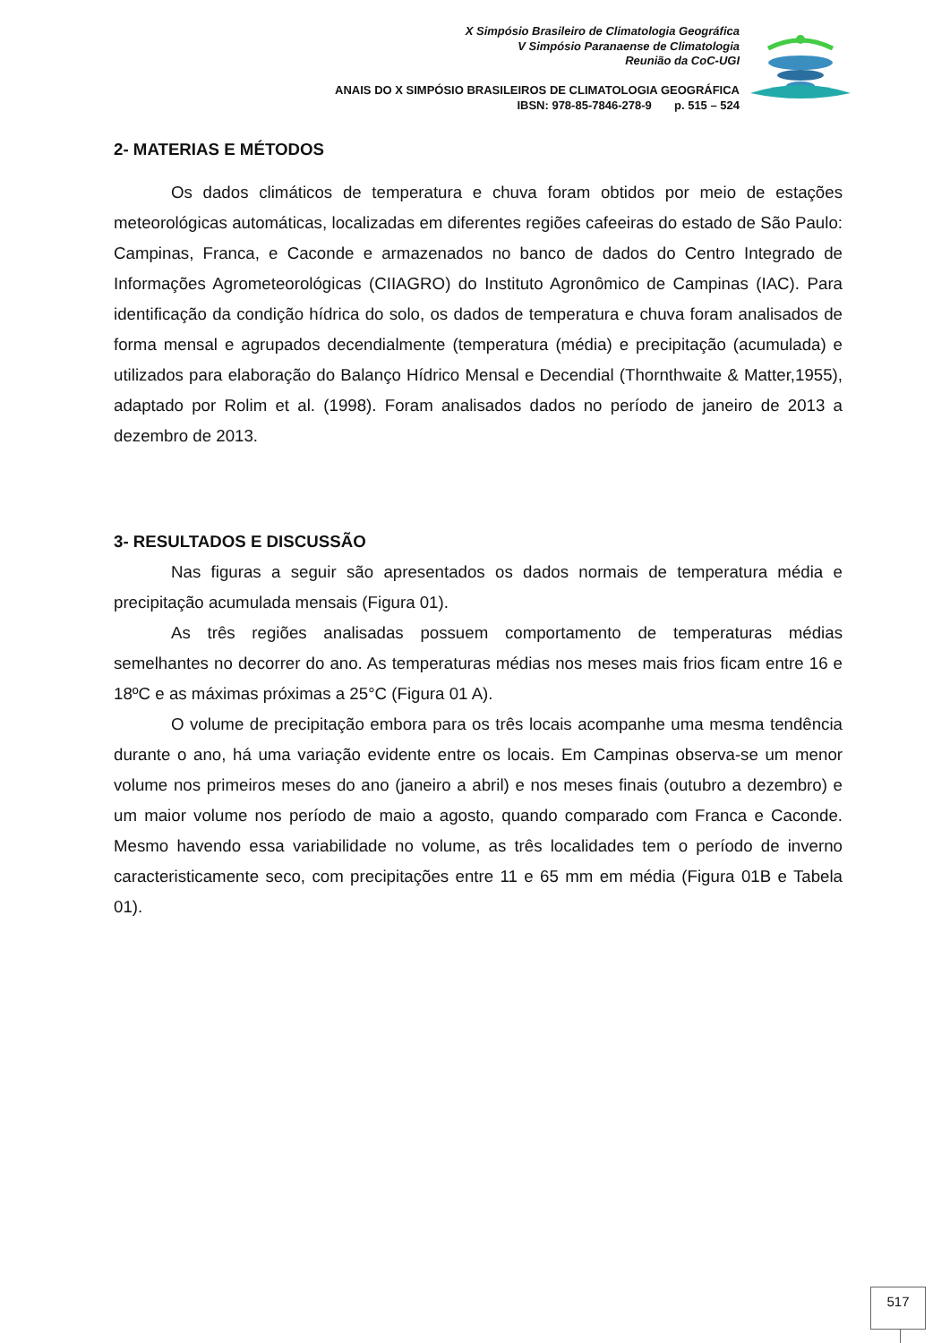X Simpósio Brasileiro de Climatologia Geográfica
V Simpósio Paranaense de Climatologia
Reunião da CoC-UGI
ANAIS DO X SIMPÓSIO BRASILEIROS DE CLIMATOLOGIA GEOGRÁFICA
IBSN: 978-85-7846-278-9 p. 515 – 524
2- MATERIAS E MÉTODOS
Os dados climáticos de temperatura e chuva foram obtidos por meio de estações meteorológicas automáticas, localizadas em diferentes regiões cafeeiras do estado de São Paulo: Campinas, Franca, e Caconde e armazenados no banco de dados do Centro Integrado de Informações Agrometeorológicas (CIIAGRO) do Instituto Agronômico de Campinas (IAC). Para identificação da condição hídrica do solo, os dados de temperatura e chuva foram analisados de forma mensal e agrupados decendialmente (temperatura (média) e precipitação (acumulada) e utilizados para elaboração do Balanço Hídrico Mensal e Decendial (Thornthwaite & Matter,1955), adaptado por Rolim et al. (1998). Foram analisados dados no período de janeiro de 2013 a dezembro de 2013.
3- RESULTADOS E DISCUSSÃO
Nas figuras a seguir são apresentados os dados normais de temperatura média e precipitação acumulada mensais (Figura 01).
As três regiões analisadas possuem comportamento de temperaturas médias semelhantes no decorrer do ano. As temperaturas médias nos meses mais frios ficam entre 16 e 18ºC e as máximas próximas a 25°C (Figura 01 A).
O volume de precipitação embora para os três locais acompanhe uma mesma tendência durante o ano, há uma variação evidente entre os locais. Em Campinas observa-se um menor volume nos primeiros meses do ano (janeiro a abril) e nos meses finais (outubro a dezembro) e um maior volume nos período de maio a agosto, quando comparado com Franca e Caconde. Mesmo havendo essa variabilidade no volume, as três localidades tem o período de inverno caracteristicamente seco, com precipitações entre 11 e 65 mm em média (Figura 01B e Tabela 01).
517